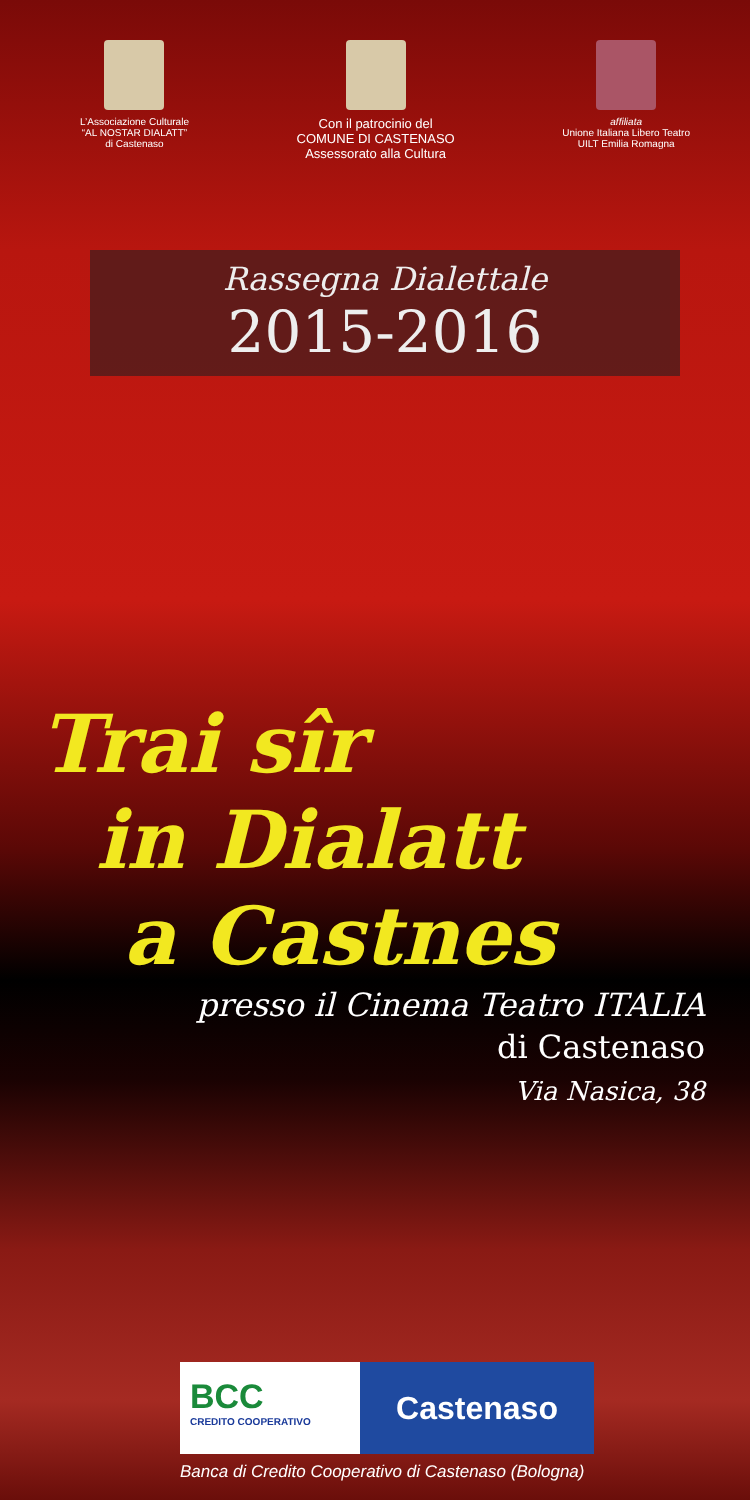L’Associazione Culturale
“AL NOSTAR DIALATT”
di Castenaso
Con il patrocinio del
COMUNE DI CASTENASO
Assessorato alla Cultura
affiliata
Unione Italiana Libero Teatro
UILT Emilia Romagna
Rassegna Dialettale
2015-2016
Trai sîr
in Dialatt
a Castnes
presso il Cinema Teatro ITALIA
di Castenaso
Via Nasica, 38
BCC
CREDITO COOPERATIVO
Castenaso
Banca di Credito Cooperativo di Castenaso (Bologna)